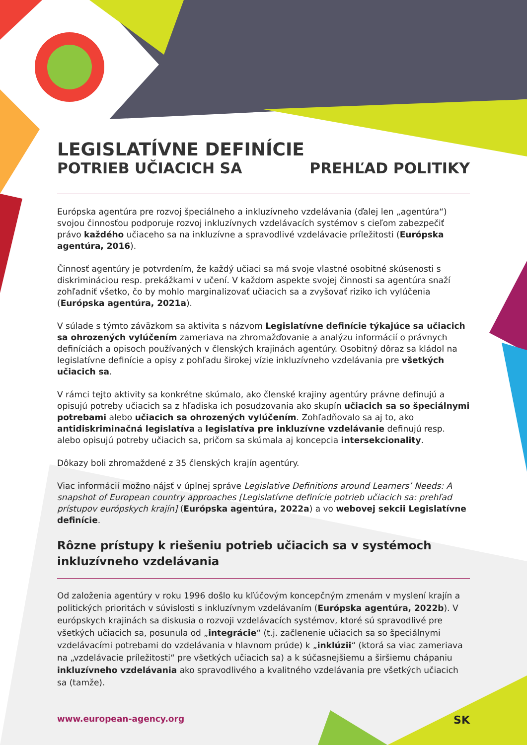LEGISLATÍVNE DEFINÍCIE
POTRIEB UČIACICH SA PREHĽAD POLITIKY
Európska agentúra pre rozvoj špeciálneho a inkluzívneho vzdelávania (ďalej len „agentúra“) svojou činnosťou podporuje rozvoj inkluzívnych vzdelávacích systémov s cieľom zabezpečiť právo každého učiaceho sa na inkluzívne a spravodlivé vzdelávacie príležitosti (Európska agentúra, 2016).
Činnosť agentúry je potvrdením, že každý učiaci sa má svoje vlastné osobitné skúsenosti s diskrimináciou resp. prekážkami v učení. V každom aspekte svojej činnosti sa agentúra snaží zohľadniť všetko, čo by mohlo marginalizovať učiacich sa a zvyšovať riziko ich vylúčenia (Európska agentúra, 2021a).
V súlade s týmto záväzkom sa aktivita s názvom Legislatívne definície týkajúce sa učiacich sa ohrozených vylúčením zameriava na zhromažďovanie a analýzu informácií o právnych definíciách a opisoch používaných v členských krajinách agentúry. Osobitný dôraz sa kládol na legislatívne definície a opisy z pohľadu širokej vízie inkluzívneho vzdelávania pre všetkých učiacich sa.
V rámci tejto aktivity sa konkrétne skúmalo, ako členské krajiny agentúry právne definujú a opisujú potreby učiacich sa z hľadiska ich posudzovania ako skupín učiacich sa so špeciálnymi potrebami alebo učiacich sa ohrozených vylúčením. Zohľadňovalo sa aj to, ako antidiskriminačná legislatíva a legislatíva pre inkluzívne vzdelávanie definujú resp. alebo opisujú potreby učiacich sa, pričom sa skúmala aj koncepcia intersekcionality.
Dôkazy boli zhromaždené z 35 členských krajín agentúry.
Viac informácií možno nájsť v úplnej správe Legislative Definitions around Learners’ Needs: A snapshot of European country approaches [Legislatívne definície potrieb učiacich sa: prehľad prístupov európskych krajín] (Európska agentúra, 2022a) a vo webovej sekcii Legislatívne definície.
Rôzne prístupy k riešeniu potrieb učiacich sa v systémoch inkluzívneho vzdelávania
Od založenia agentúry v roku 1996 došlo ku kľúčovým koncepčným zmenám v myslení krajín a politických prioritách v súvislosti s inkluzívnym vzdelávaním (Európska agentúra, 2022b). V európskych krajinách sa diskusia o rozvoji vzdelávacích systémov, ktoré sú spravodlivé pre všetkých učiacich sa, posunula od „integrácie“ (t.j. začlenenie učiacich sa so špeciálnymi vzdelávacími potrebami do vzdelávania v hlavnom prúde) k „inklúzii“ (ktorá sa viac zameriava na „vzdelávacie príležitosti“ pre všetkých učiacich sa) a k súčasnejšiemu a širšiemu chápaniu inkluzívneho vzdelávania ako spravodlivého a kvalitného vzdelávania pre všetkých učiacich sa (tamže).
www.european-agency.org SK